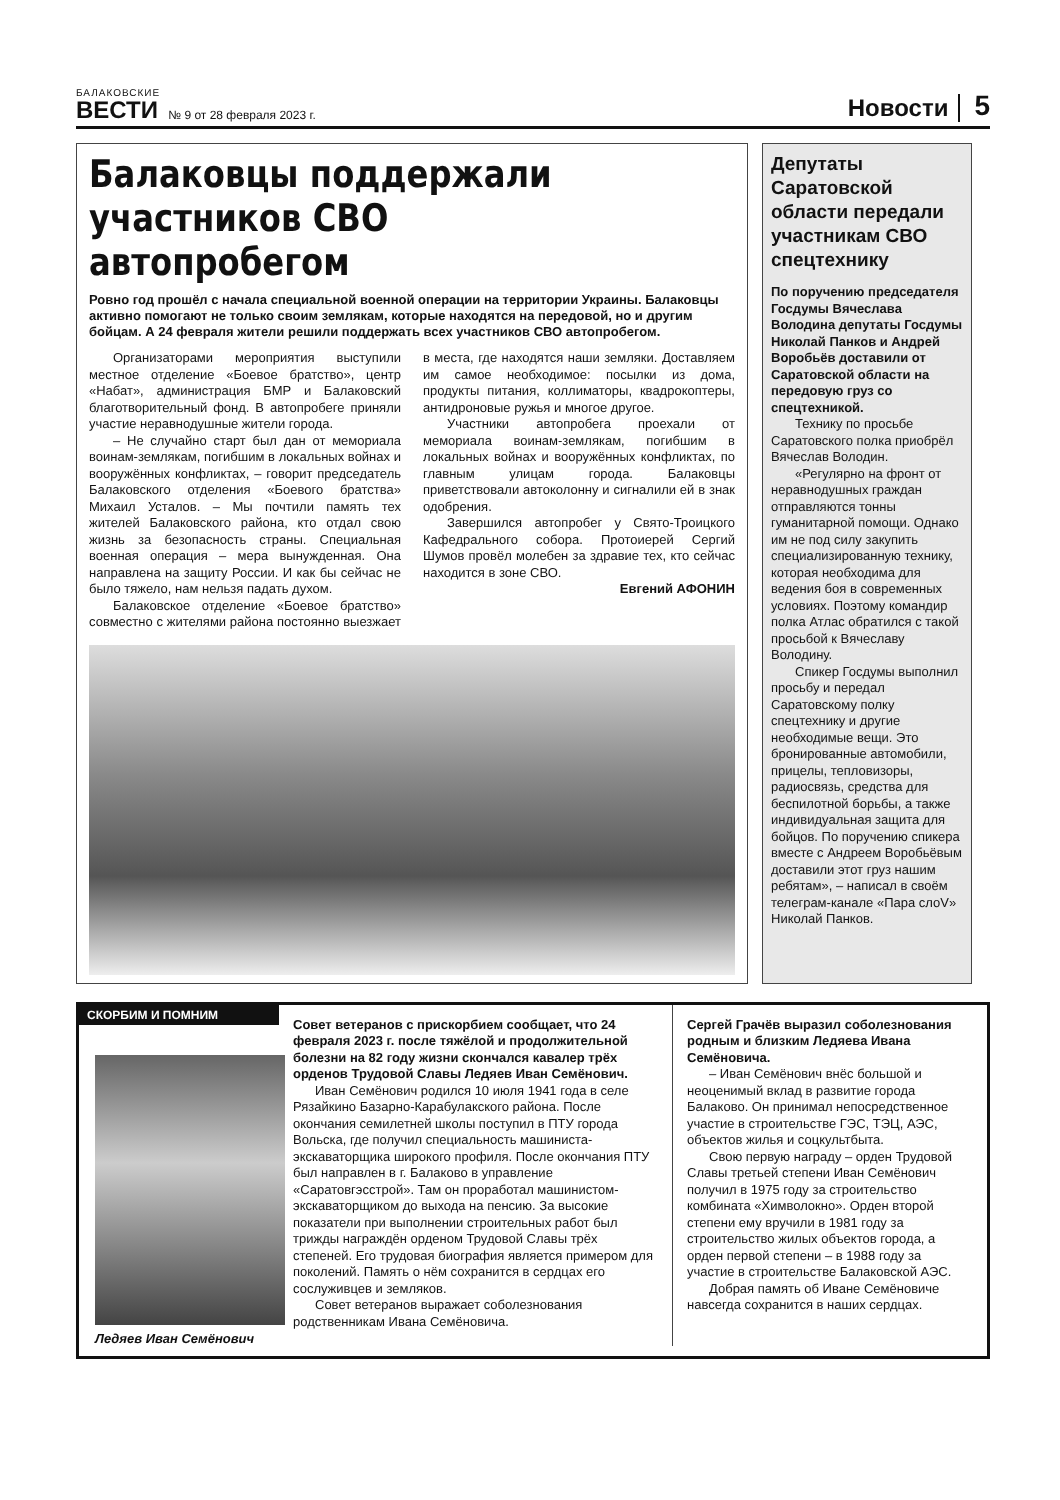БАЛАКОВСКИЕ
ВЕСТИ
№ 9 от 28 февраля 2023 г.
Новости
5
Балаковцы поддержали участников СВО автопробегом
Ровно год прошёл с начала специальной военной операции на территории Украины. Балаковцы активно помогают не только своим землякам, которые находятся на передовой, но и другим бойцам. А 24 февраля жители решили поддержать всех участников СВО автопробегом.
Организаторами мероприятия выступили местное отделение «Боевое братство», центр «Набат», администрация БМР и Балаковский благотворительный фонд. В автопробеге приняли участие неравнодушные жители города.
– Не случайно старт был дан от мемориала воинам-землякам, погибшим в локальных войнах и вооружённых конфликтах, – говорит председатель Балаковского отделения «Боевого братства» Михаил Усталов. – Мы почтили память тех жителей Балаковского района, кто отдал свою жизнь за безопасность страны. Специальная военная операция – мера вынужденная. Она направлена на защиту России. И как бы сейчас не было тяжело, нам нельзя падать духом.
Балаковское отделение «Боевое братство» совместно с жителями района постоянно выезжает в места, где находятся наши земляки. Доставляем им самое необходимое: посылки из дома, продукты питания, коллиматоры, квадрокоптеры, антидроновые ружья и многое другое.
Участники автопробега проехали от мемориала воинам-землякам, погибшим в локальных войнах и вооружённых конфликтах, по главным улицам города. Балаковцы приветствовали автоколонну и сигналили ей в знак одобрения.
Завершился автопробег у Свято-Троицкого Кафедрального собора. Протоиерей Сергий Шумов провёл молебен за здравие тех, кто сейчас находится в зоне СВО.
Евгений АФОНИН
Депутаты Саратовской области передали участникам СВО спецтехнику
По поручению председателя Госдумы Вячеслава Володина депутаты Госдумы Николай Панков и Андрей Воробьёв доставили от Саратовской области на передовую груз со спецтехникой.
Технику по просьбе Саратовского полка приобрёл Вячеслав Володин.
«Регулярно на фронт от неравнодушных граждан отправляются тонны гуманитарной помощи. Однако им не под силу закупить специализированную технику, которая необходима для ведения боя в современных условиях. Поэтому командир полка Атлас обратился с такой просьбой к Вячеславу Володину.
Спикер Госдумы выполнил просьбу и передал Саратовскому полку спецтехнику и другие необходимые вещи. Это бронированные автомобили, прицелы, тепловизоры, радиосвязь, средства для беспилотной борьбы, а также индивидуальная защита для бойцов. По поручению спикера вместе с Андреем Воробьёвым доставили этот груз нашим ребятам», – написал в своём телеграм-канале «Пара слоV» Николай Панков.
СКОРБИМ И ПОМНИМ
Ледяев Иван Семёнович
Совет ветеранов с прискорбием сообщает, что 24 февраля 2023 г. после тяжёлой и продолжительной болезни на 82 году жизни скончался кавалер трёх орденов Трудовой Славы Ледяев Иван Семёнович.
Иван Семёнович родился 10 июля 1941 года в селе Рязайкино Базарно-Карабулакского района. После окончания семилетней школы поступил в ПТУ города Вольска, где получил специальность машиниста-экскаваторщика широкого профиля. После окончания ПТУ был направлен в г. Балаково в управление «Саратовгэсстрой». Там он проработал машинистом-экскаваторщиком до выхода на пенсию. За высокие показатели при выполнении строительных работ был трижды награждён орденом Трудовой Славы трёх степеней. Его трудовая биография является примером для поколений. Память о нём сохранится в сердцах его сослуживцев и земляков.
Совет ветеранов выражает соболезнования родственникам Ивана Семёновича.
Сергей Грачёв выразил соболезнования родным и близким Ледяева Ивана Семёновича.
– Иван Семёнович внёс большой и неоценимый вклад в развитие города Балаково. Он принимал непосредственное участие в строительстве ГЭС, ТЭЦ, АЭС, объектов жилья и соцкультбыта.
Свою первую награду – орден Трудовой Славы третьей степени Иван Семёнович получил в 1975 году за строительство комбината «Химволокно». Орден второй степени ему вручили в 1981 году за строительство жилых объектов города, а орден первой степени – в 1988 году за участие в строительстве Балаковской АЭС.
Добрая память об Иване Семёновиче навсегда сохранится в наших сердцах.